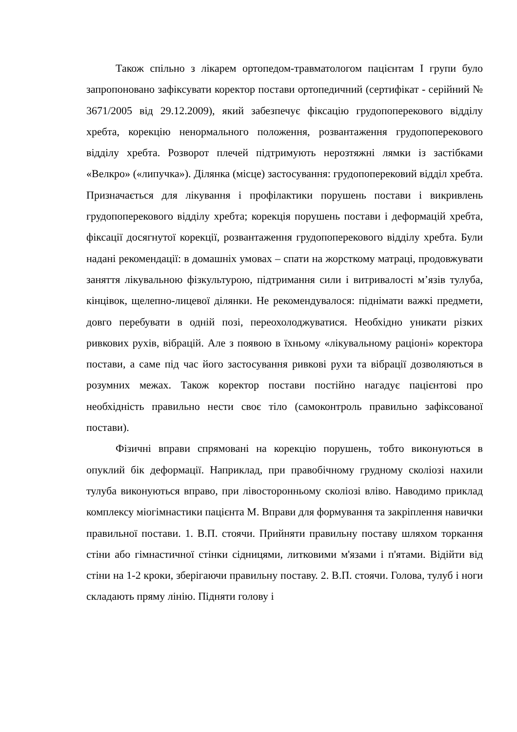Також спільно з лікарем ортопедом-травматологом пацієнтам І групи було запропоновано зафіксувати коректор постави ортопедичний (сертифікат - серійний № 3671/2005 від 29.12.2009), який забезпечує фіксацію грудопоперекового відділу хребта, корекцію ненормального положення, розвантаження грудопоперекового відділу хребта. Розворот плечей підтримують нерозтяжні лямки із застібками «Велкро» («липучка»). Ділянка (місце) застосування: грудопоперековий відділ хребта. Призначається для лікування і профілактики порушень постави і викривлень грудопоперекового відділу хребта; корекція порушень постави і деформацій хребта, фіксації досягнутої корекції, розвантаження грудопоперекового відділу хребта. Були надані рекомендації: в домашніх умовах – спати на жорсткому матраці, продовжувати заняття лікувальною фізкультурою, підтримання сили і витривалості м’язів тулуба, кінцівок, щелепно-лицевої ділянки. Не рекомендувалося: піднімати важкі предмети, довго перебувати в одній позі, переохолоджуватися. Необхідно уникати різких ривкових рухів, вібрацій. Але з появою в їхньому «лікувальному раціоні» коректора постави, а саме під час його застосування ривкові рухи та вібрації дозволяються в розумних межах. Також коректор постави постійно нагадує пацієнтові про необхідність правильно нести своє тіло (самоконтроль правильно зафіксованої постави).
Фізичні вправи спрямовані на корекцію порушень, тобто виконуються в опуклий бік деформації. Наприклад, при правобічному грудному сколіозі нахили тулуба виконуються вправо, при лівосторонньому сколіозі вліво. Наводимо приклад комплексу міогімнастики пацієнта М. Вправи для формування та закріплення навички правильної постави. 1. В.П. стоячи. Прийняти правильну поставу шляхом торкання стіни або гімнастичної стінки сідницями, литковими м'язами і п'ятами. Відійти від стіни на 1-2 кроки, зберігаючи правильну поставу. 2. В.П. стоячи. Голова, тулуб і ноги складають пряму лінію. Підняти голову і